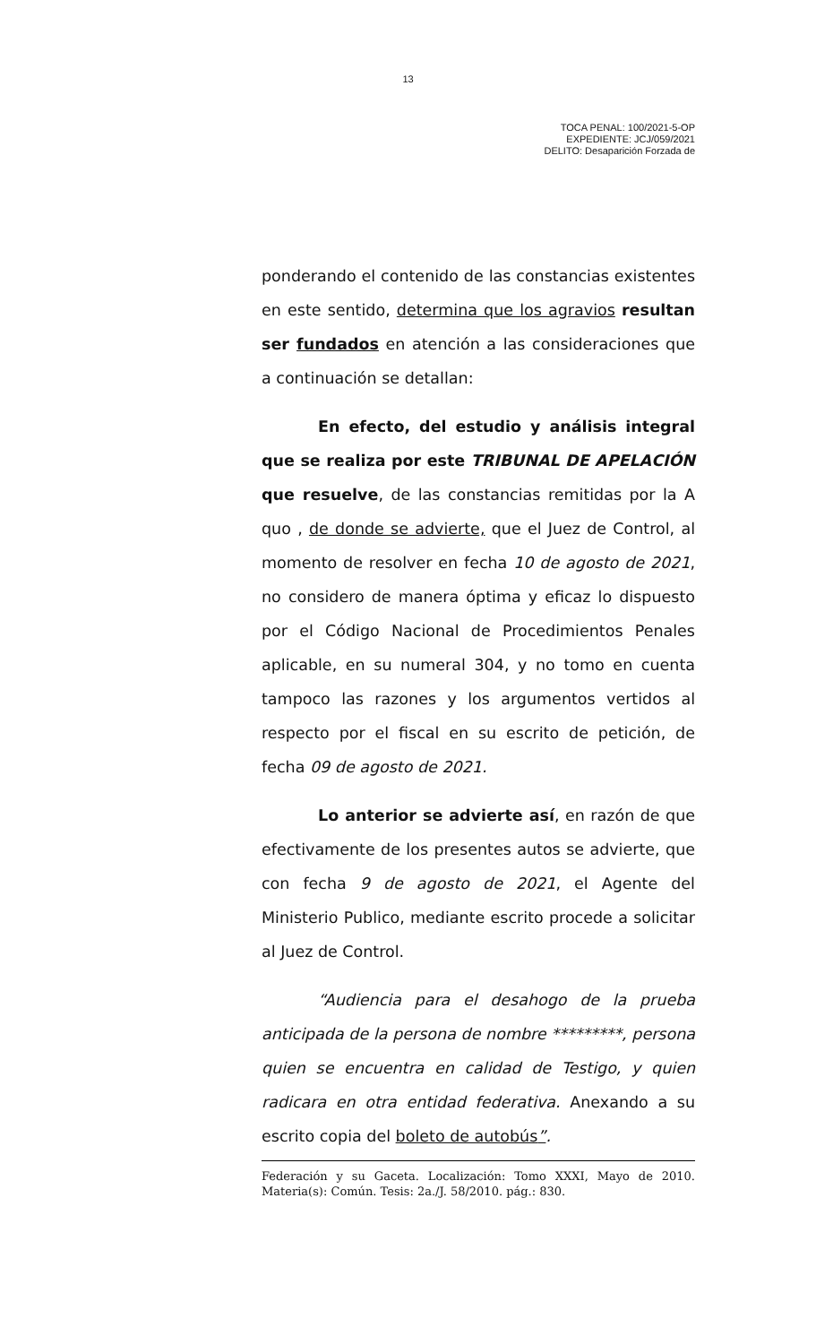13
TOCA PENAL: 100/2021-5-OP
EXPEDIENTE: JCJ/059/2021
DELITO: Desaparición Forzada de
ponderando el contenido de las constancias existentes en este sentido, determina que los agravios resultan ser fundados en atención a las consideraciones que a continuación se detallan:
En efecto, del estudio y análisis integral que se realiza por este TRIBUNAL DE APELACIÓN que resuelve, de las constancias remitidas por la A quo , de donde se advierte, que el Juez de Control, al momento de resolver en fecha 10 de agosto de 2021, no considero de manera óptima y eficaz lo dispuesto por el Código Nacional de Procedimientos Penales aplicable, en su numeral 304, y no tomo en cuenta tampoco las razones y los argumentos vertidos al respecto por el fiscal en su escrito de petición, de fecha 09 de agosto de 2021.
Lo anterior se advierte así, en razón de que efectivamente de los presentes autos se advierte, que con fecha 9 de agosto de 2021, el Agente del Ministerio Publico, mediante escrito procede a solicitar al Juez de Control.
“Audiencia para el desahogo de la prueba anticipada de la persona de nombre *********, persona quien se encuentra en calidad de Testigo, y quien radicara en otra entidad federativa. Anexando a su escrito copia del boleto de autobús”.
Federación y su Gaceta. Localización: Tomo XXXI, Mayo de 2010. Materia(s): Común. Tesis: 2a./J. 58/2010. pág.: 830.